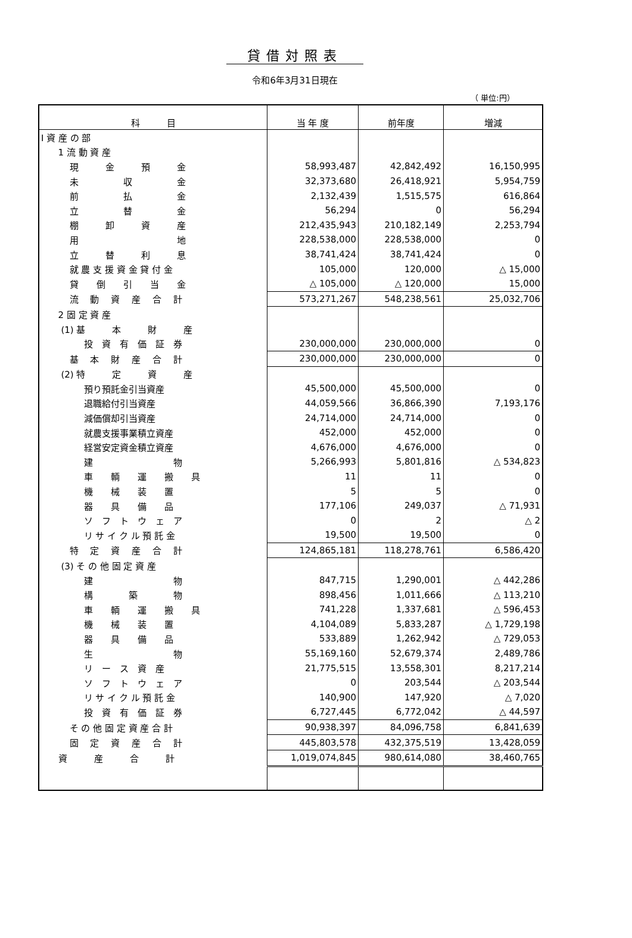貸借対照表
令和6年3月31日現在
（ 単位:円）
| 科 目 | 当 年 度 | 前年度 | 増減 |
| --- | --- | --- | --- |
| Ⅰ 資 産 の 部 | | | |
| 1 流 動 資 産 | | | |
| 現 金 預 金 | 58,993,487 | 42,842,492 | 16,150,995 |
| 未 収 金 | 32,373,680 | 26,418,921 | 5,954,759 |
| 前 払 金 | 2,132,439 | 1,515,575 | 616,864 |
| 立 替 金 | 56,294 | 0 | 56,294 |
| 棚 卸 資 産 | 212,435,943 | 210,182,149 | 2,253,794 |
| 用 地 | 228,538,000 | 228,538,000 | 0 |
| 立 替 利 息 | 38,741,424 | 38,741,424 | 0 |
| 就 農 支 援 資 金 貸 付 金 | 105,000 | 120,000 | △ 15,000 |
| 貸 倒 引 当 金 | △ 105,000 | △ 120,000 | 15,000 |
| 流 動 資 産 合 計 | 573,271,267 | 548,238,561 | 25,032,706 |
| 2 固 定 資 産 | | | |
| (1) 基 本 財 産 | | | |
| 投 資 有 価 証 券 | 230,000,000 | 230,000,000 | 0 |
| 基 本 財 産 合 計 | 230,000,000 | 230,000,000 | 0 |
| (2) 特 定 資 産 | | | |
| 預り預託金引当資産 | 45,500,000 | 45,500,000 | 0 |
| 退職給付引当資産 | 44,059,566 | 36,866,390 | 7,193,176 |
| 減価償却引当資産 | 24,714,000 | 24,714,000 | 0 |
| 就農支援事業積立資産 | 452,000 | 452,000 | 0 |
| 経営安定資金積立資産 | 4,676,000 | 4,676,000 | 0 |
| 建 物 | 5,266,993 | 5,801,816 | △ 534,823 |
| 車 輌 運 搬 具 | 11 | 11 | 0 |
| 機 械 装 置 | 5 | 5 | 0 |
| 器 具 備 品 | 177,106 | 249,037 | △ 71,931 |
| ソ フ ト ウ ェ ア | 0 | 2 | △ 2 |
| リ サ イ ク ル 預 託 金 | 19,500 | 19,500 | 0 |
| 特 定 資 産 合 計 | 124,865,181 | 118,278,761 | 6,586,420 |
| (3) そ の 他 固 定 資 産 | | | |
| 建 物 | 847,715 | 1,290,001 | △ 442,286 |
| 構 築 物 | 898,456 | 1,011,666 | △ 113,210 |
| 車 輌 運 搬 具 | 741,228 | 1,337,681 | △ 596,453 |
| 機 械 装 置 | 4,104,089 | 5,833,287 | △ 1,729,198 |
| 器 具 備 品 | 533,889 | 1,262,942 | △ 729,053 |
| 生 物 | 55,169,160 | 52,679,374 | 2,489,786 |
| リ ー ス 資 産 | 21,775,515 | 13,558,301 | 8,217,214 |
| ソ フ ト ウ ェ ア | 0 | 203,544 | △ 203,544 |
| リ サ イ ク ル 預 託 金 | 140,900 | 147,920 | △ 7,020 |
| 投 資 有 価 証 券 | 6,727,445 | 6,772,042 | △ 44,597 |
| そ の 他 固 定 資 産 合 計 | 90,938,397 | 84,096,758 | 6,841,639 |
| 固 定 資 産 合 計 | 445,803,578 | 432,375,519 | 13,428,059 |
| 資 産 合 計 | 1,019,074,845 | 980,614,080 | 38,460,765 |